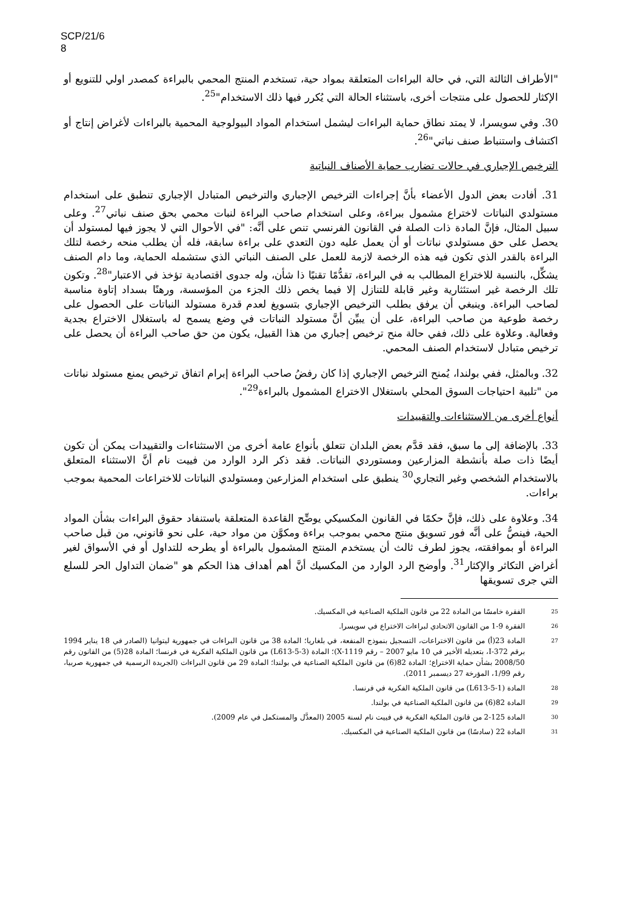SCP/21/6
8
"الأطراف الثالثة التي، في حالة البراءات المتعلقة بمواد حية، تستخدم المنتج المحمي بالبراءة كمصدر اولي للتنويع أو الإكثار للحصول على منتجات أخرى، باستثناء الحالة التي يُكرر فيها ذلك الاستخدام"<sup>25</sup>.
30. وفي سويسرا، لا يمتد نطاق حماية البراءات ليشمل استخدام المواد البيولوجية المحمية بالبراءات لأغراض إنتاج أو اكتشاف واستنباط صنف نباتي"<sup>26</sup>.
الترخيص الإجباري في حالات تضارب حماية الأصناف النباتية
31. أفادت بعض الدول الأعضاء بأنَّ إجراءات الترخيص الإجباري والترخيص المتبادل الإجباري تنطبق على استخدام مستولدي النباتات لاختراع مشمول ببراءة، وعلى استخدام صاحب البراءة لنبات محمي بحق صنف نباتي<sup>27</sup>. وعلى سبيل المثال، فإنَّ المادة ذات الصلة في القانون الفرنسي تنص على أنَّه: "في الأحوال التي لا يجوز فيها لمستولد أن يحصل على حق مستولدي نباتات أو أن يعمل عليه دون التعدي على براءة سابقة، فله أن يطلب منحه رخصة لتلك البراءة بالقدر الذي تكون فيه هذه الرخصة لازمة للعمل على الصنف النباتي الذي ستشمله الحماية، وما دام الصنف يشكِّل، بالنسبة للاختراع المطالب به في البراءة، تقدُّمًا تقنيًا ذا شأن، وله جدوى اقتصادية تؤخذ في الاعتبار"<sup>28</sup>. وتكون تلك الرخصة غير استئثارية وغير قابلة للتنازل إلا فيما يخص ذلك الجزء من المؤسسة، ورهنًا بسداد إتاوة مناسبة لصاحب البراءة. وينبغي أن يرفق بطلب الترخيص الإجباري بتسويغ لعدم قدرة مستولد النباتات على الحصول على رخصة طوعية من صاحب البراءة، على أن يبيِّن أنَّ مستولد النباتات في وضع يسمح له باستغلال الاختراع بجدية وفعالية. وعلاوة على ذلك، ففي حالة منح ترخيص إجباري من هذا القبيل، يكون من حق صاحب البراءة أن يحصل على ترخيص متبادل لاستخدام الصنف المحمي.
32. وبالمثل، ففي بولندا، يُمنح الترخيص الإجباري إذا كان رفضُ صاحب البراءة إبرام اتفاق ترخيص يمنع مستولد نباتات من "تلبية احتياجات السوق المحلي باستغلال الاختراع المشمول بالبراءة<sup>29</sup>".
أنواع أخرى من الاستثناءات والتقييدات
33. بالإضافة إلى ما سبق، فقد قدَّم بعض البلدان تتعلق بأنواع عامة أخرى من الاستثناءات والتقييدات يمكن أن تكون أيضًا ذات صلة بأنشطة المزارعين ومستوردي النباتات. فقد ذكر الرد الوارد من فييت نام أنَّ الاستثناء المتعلق بالاستخدام الشخصي وغير التجاري<sup>30</sup> ينطبق على استخدام المزارعين ومستولدي النباتات للاختراعات المحمية بموجب براءات.
34. وعلاوة على ذلك، فإنَّ حكمًا في القانون المكسيكي يوضِّح القاعدة المتعلقة باستنفاد حقوق البراءات بشأن المواد الحية، فينصُّ على أنَّه فور تسويق منتج محمي بموجب براءة ومكوَّن من مواد حية، على نحو قانوني، من قبل صاحب البراءة أو بموافقته، يجوز لطرف ثالث أن يستخدم المنتج المشمول بالبراءة أو يطرحه للتداول أو في الأسواق لغير أغراض التكاثر والإكثار<sup>31</sup>. وأوضح الرد الوارد من المكسيك أنَّ أهم أهداف هذا الحكم هو "ضمان التداول الحر للسلع التي جرى تسويقها
25 الفقرة خامسًا من المادة 22 من قانون الملكية الصناعية في المكسيك.
26 الفقرة 9-1 من القانون الاتحادي لبراءات الاختراع في سويسرا.
27
المادة 23(أ) من قانون الاختراعات، التسجيل بنموذج المنفعة، في بلغاريا؛ المادة 38 من قانون البراءات في جمهورية ليتوانيا (الصادر في 18 يناير 1994 برقم I-372، بتعديله الأخير في 10 مايو 2007 – رقم X-1119)؛ المادة (L613-5-3) من قانون الملكية الفكرية في فرنسا؛ المادة 28(5) من القانون رقم 2008/50 بشأن حماية الاختراع؛ المادة 82(6) من قانون الملكية الصناعية في بولندا؛ المادة 29 من قانون البراءات (الجريدة الرسمية في جمهورية صربيا، رقم 1/99، المؤرخة 27 ديسمبر 2011).
28 المادة (L613-5-1) من قانون الملكية الفكرية في فرنسا.
29 المادة 82(6) من قانون الملكية الصناعية في بولندا.
30 المادة 125-2 من قانون الملكية الفكرية في فييت نام لسنة 2005 (المعدَّل والمستكمل في عام 2009).
31 المادة 22 (سادسًا) من قانون الملكية الصناعية في المكسيك.